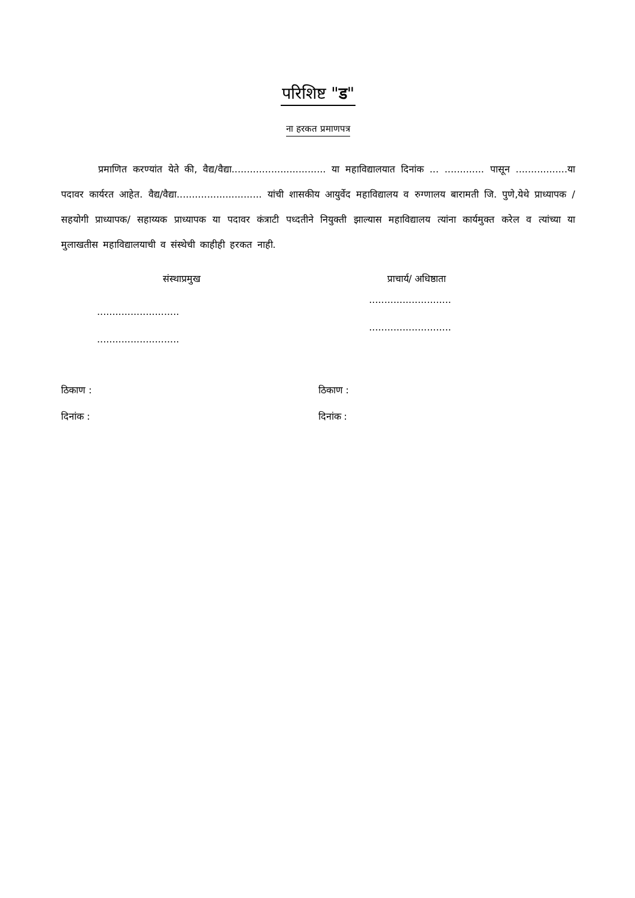परिशिष्ट "ड"
ना हरकत प्रमाणपत्र
प्रमाणित करण्यांत येते की, वैद्य/वैद्या............................... या महाविद्यालयात दिनांक ... ............. पासून .................या पदावर कार्यरत आहेत. वैद्य/वैद्या............................ यांची शासकीय आयुर्वेद महाविद्यालय व रुग्णालय बारामती जि. पुणे,येथे प्राध्यापक / सहयोगी प्राध्यापक/ सहाय्यक प्राध्यापक या पदावर कंत्राटी पध्दतीने नियुक्ती झाल्यास महाविद्यालय त्यांना कार्यमुक्त करेल व त्यांच्या या मुलाखतीस महाविद्यालयाची व संस्थेची काहीही हरकत नाही.
संस्थाप्रमुख
...........................
...........................
प्राचार्य/ अधिष्ठाता
...........................
...........................
ठिकाण :
दिनांक :
ठिकाण :
दिनांक :